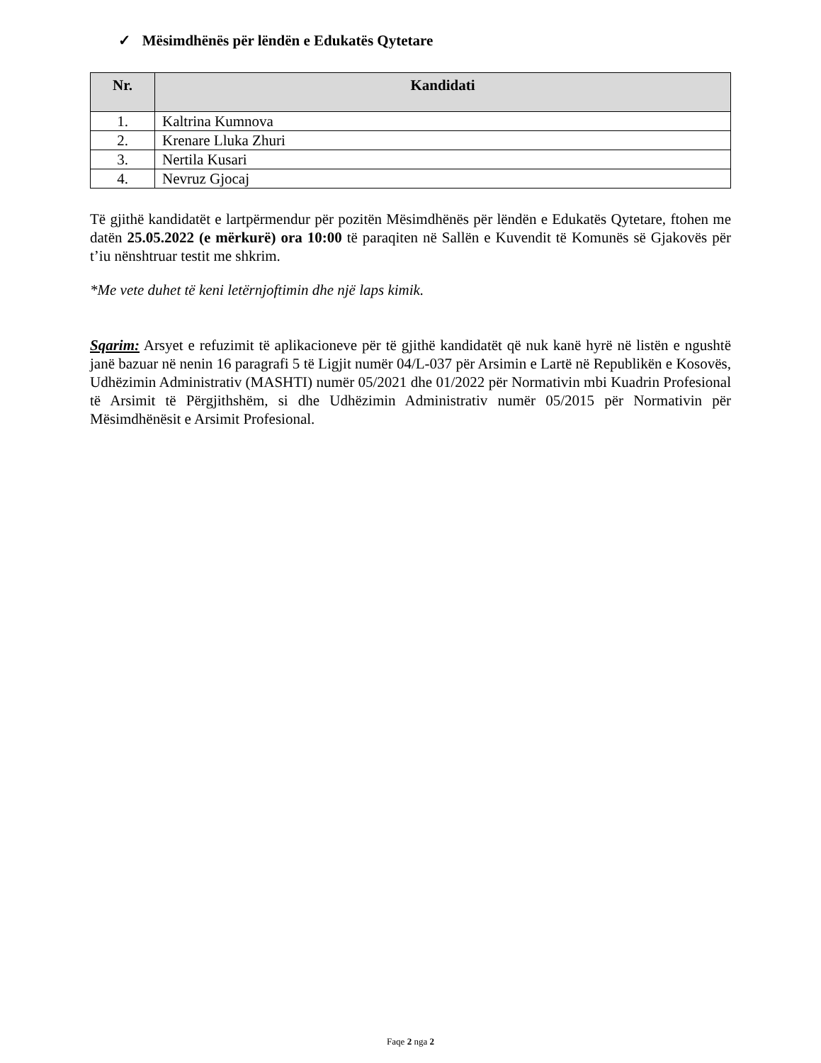✓ Mësimdhënës për lëndën e Edukatës Qytetare
| Nr. | Kandidati |
| --- | --- |
| 1. | Kaltrina Kumnova |
| 2. | Krenare Lluka Zhuri |
| 3. | Nertila Kusari |
| 4. | Nevruz Gjocaj |
Të gjithë kandidatët e lartpërmendur për pozitën Mësimdhënës për lëndën e Edukatës Qytetare, ftohen me datën 25.05.2022 (e mërkurë) ora 10:00 të paraqiten në Sallën e Kuvendit të Komunës së Gjakovës për t’iu nënshtruar testit me shkrim.
*Me vete duhet të keni letërnjoftimin dhe një laps kimik.
Sqarim: Arsyet e refuzimit të aplikacioneve për të gjithë kandidatët që nuk kanë hyrë në listën e ngushtë janë bazuar në nenin 16 paragrafi 5 të Ligjit numër 04/L-037 për Arsimin e Lartë në Republikën e Kosovës, Udhëzimin Administrativ (MASHTI) numër 05/2021 dhe 01/2022 për Normativin mbi Kuadrin Profesional të Arsimit të Përgjithshëm, si dhe Udhëzimin Administrativ numër 05/2015 për Normativin për Mësimdhënësit e Arsimit Profesional.
Faqe 2 nga 2